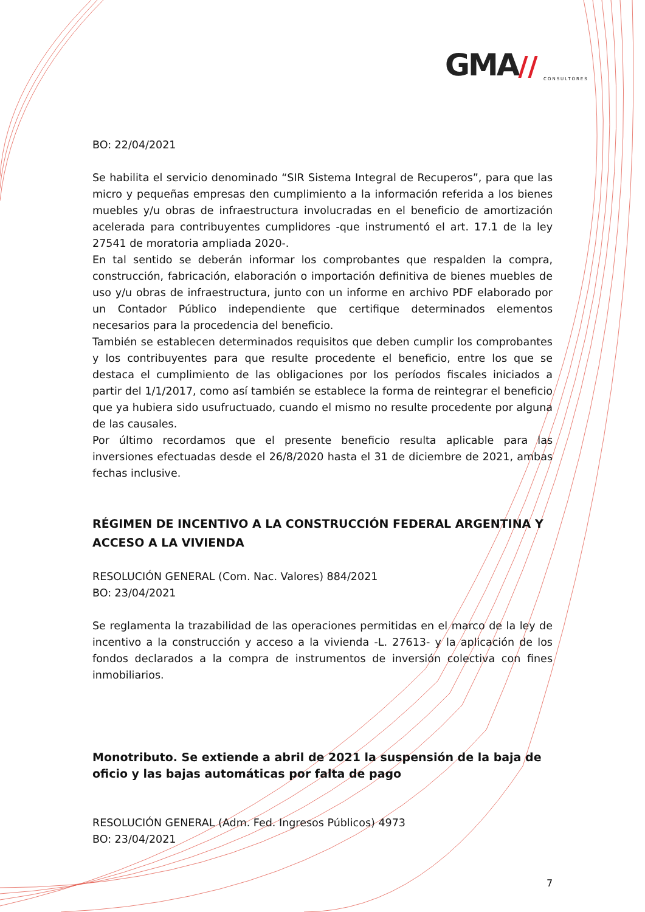GMA//
CONSULTORES
BO: 22/04/2021
Se habilita el servicio denominado “SIR Sistema Integral de Recuperos”, para que las micro y pequeñas empresas den cumplimiento a la información referida a los bienes muebles y/u obras de infraestructura involucradas en el beneficio de amortización acelerada para contribuyentes cumplidores -que instrumentó el art. 17.1 de la ley 27541 de moratoria ampliada 2020-.
En tal sentido se deberán informar los comprobantes que respalden la compra, construcción, fabricación, elaboración o importación definitiva de bienes muebles de uso y/u obras de infraestructura, junto con un informe en archivo PDF elaborado por un Contador Público independiente que certifique determinados elementos necesarios para la procedencia del beneficio.
También se establecen determinados requisitos que deben cumplir los comprobantes y los contribuyentes para que resulte procedente el beneficio, entre los que se destaca el cumplimiento de las obligaciones por los períodos fiscales iniciados a partir del 1/1/2017, como así también se establece la forma de reintegrar el beneficio que ya hubiera sido usufructuado, cuando el mismo no resulte procedente por alguna de las causales.
Por último recordamos que el presente beneficio resulta aplicable para las inversiones efectuadas desde el 26/8/2020 hasta el 31 de diciembre de 2021, ambas fechas inclusive.
RÉGIMEN DE INCENTIVO A LA CONSTRUCCIÓN FEDERAL ARGENTINA Y ACCESO A LA VIVIENDA
RESOLUCIÓN GENERAL (Com. Nac. Valores) 884/2021
BO: 23/04/2021
Se reglamenta la trazabilidad de las operaciones permitidas en el marco de la ley de incentivo a la construcción y acceso a la vivienda -L. 27613- y la aplicación de los fondos declarados a la compra de instrumentos de inversión colectiva con fines inmobiliarios.
Monotributo. Se extiende a abril de 2021 la suspensión de la baja de oficio y las bajas automáticas por falta de pago
RESOLUCIÓN GENERAL (Adm. Fed. Ingresos Públicos) 4973
BO: 23/04/2021
7